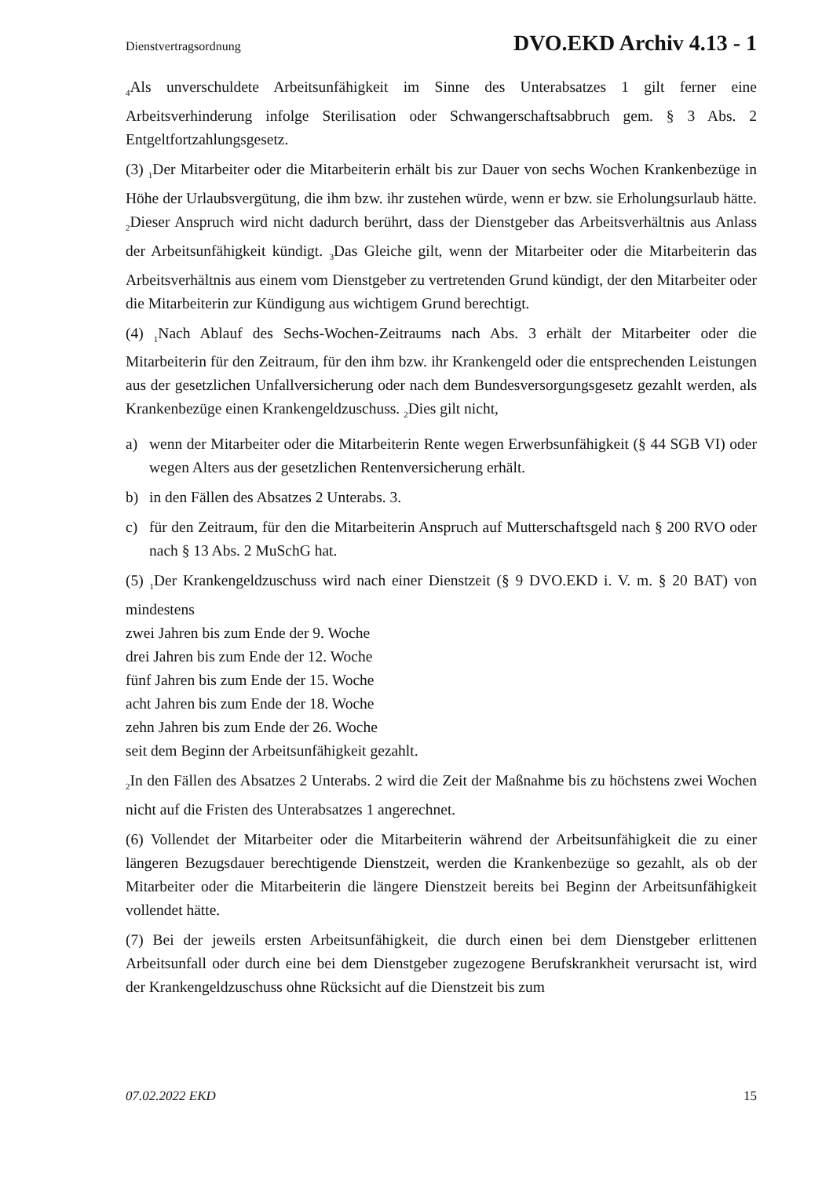Dienstvertragsordnung DVO.EKD Archiv 4.13 - 1
<sub>4</sub>Als unverschuldete Arbeitsunfähigkeit im Sinne des Unterabsatzes 1 gilt ferner eine Arbeitsverhinderung infolge Sterilisation oder Schwangerschaftsabbruch gem. § 3 Abs. 2 Entgeltfortzahlungsgesetz.
(3) <sub>1</sub>Der Mitarbeiter oder die Mitarbeiterin erhält bis zur Dauer von sechs Wochen Krankenbezüge in Höhe der Urlaubsvergütung, die ihm bzw. ihr zustehen würde, wenn er bzw. sie Erholungsurlaub hätte. <sub>2</sub>Dieser Anspruch wird nicht dadurch berührt, dass der Dienstgeber das Arbeitsverhältnis aus Anlass der Arbeitsunfähigkeit kündigt. <sub>3</sub>Das Gleiche gilt, wenn der Mitarbeiter oder die Mitarbeiterin das Arbeitsverhältnis aus einem vom Dienstgeber zu vertretenden Grund kündigt, der den Mitarbeiter oder die Mitarbeiterin zur Kündigung aus wichtigem Grund berechtigt.
(4) <sub>1</sub>Nach Ablauf des Sechs-Wochen-Zeitraums nach Abs. 3 erhält der Mitarbeiter oder die Mitarbeiterin für den Zeitraum, für den ihm bzw. ihr Krankengeld oder die entsprechenden Leistungen aus der gesetzlichen Unfallversicherung oder nach dem Bundesversorgungsgesetz gezahlt werden, als Krankenbezüge einen Krankengeldzuschuss. <sub>2</sub>Dies gilt nicht,
a) wenn der Mitarbeiter oder die Mitarbeiterin Rente wegen Erwerbsunfähigkeit (§ 44 SGB VI) oder wegen Alters aus der gesetzlichen Rentenversicherung erhält.
b) in den Fällen des Absatzes 2 Unterabs. 3.
c) für den Zeitraum, für den die Mitarbeiterin Anspruch auf Mutterschaftsgeld nach § 200 RVO oder nach § 13 Abs. 2 MuSchG hat.
(5) <sub>1</sub>Der Krankengeldzuschuss wird nach einer Dienstzeit (§ 9 DVO.EKD i. V. m. § 20 BAT) von mindestens
zwei Jahren bis zum Ende der 9. Woche
drei Jahren bis zum Ende der 12. Woche
fünf Jahren bis zum Ende der 15. Woche
acht Jahren bis zum Ende der 18. Woche
zehn Jahren bis zum Ende der 26. Woche
seit dem Beginn der Arbeitsunfähigkeit gezahlt.
<sub>2</sub>In den Fällen des Absatzes 2 Unterabs. 2 wird die Zeit der Maßnahme bis zu höchstens zwei Wochen nicht auf die Fristen des Unterabsatzes 1 angerechnet.
(6) Vollendet der Mitarbeiter oder die Mitarbeiterin während der Arbeitsunfähigkeit die zu einer längeren Bezugsdauer berechtigende Dienstzeit, werden die Krankenbezüge so gezahlt, als ob der Mitarbeiter oder die Mitarbeiterin die längere Dienstzeit bereits bei Beginn der Arbeitsunfähigkeit vollendet hätte.
(7) Bei der jeweils ersten Arbeitsunfähigkeit, die durch einen bei dem Dienstgeber erlittenen Arbeitsunfall oder durch eine bei dem Dienstgeber zugezogene Berufskrankheit verursacht ist, wird der Krankengeldzuschuss ohne Rücksicht auf die Dienstzeit bis zum
07.02.2022 EKD 15